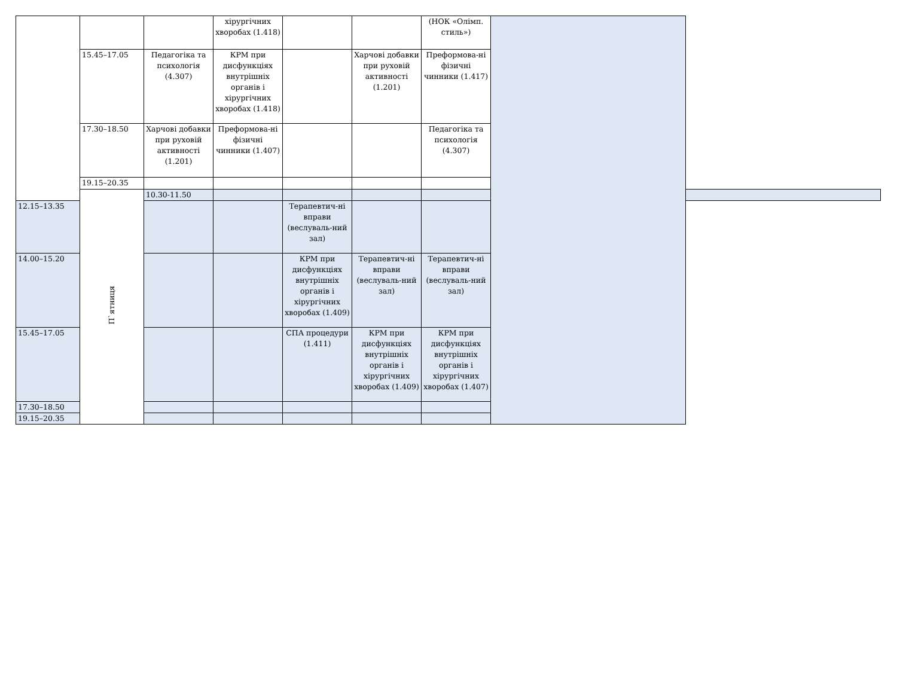| | | | хірургічних хворобах (1.418) | | | (НОК «Олімп. стиль») | | |
| | 15.45–17.05 | Педагогіка та психологія (4.307) | КРМ при дисфункціях внутрішніх органів і хірургічних хворобах (1.418) | | Харчові добавки при руховій активності (1.201) | Преформова-ні фізичні чинники (1.417) | | |
| | 17.30–18.50 | Харчові добавки при руховій активності (1.201) | Преформова-ні фізичні чинники (1.407) | | | Педагогіка та психологія (4.307) | | |
| | 19.15–20.35 | | | | | | | |
| | П`ятниця | 10.30-11.50 | | | | | | |
| 12.15–13.35 | | | | Терапевтич-ні вправи (веслуваль-ний зал) | | | | |
| 14.00–15.20 | | | | КРМ при дисфункціях внутрішніх органів і хірургічних хворобах (1.409) | Терапевтич-ні вправи (веслуваль-ний зал) | Терапевтич-ні вправи (веслуваль-ний зал) | | |
| 15.45–17.05 | | | | СПА процедури (1.411) | КРМ при дисфункціях внутрішніх органів і хірургічних хворобах (1.409) | КРМ при дисфункціях внутрішніх органів і хірургічних хворобах (1.407) | | |
| 17.30–18.50 | | | | | | | | |
| 19.15–20.35 | | | | | | | | |